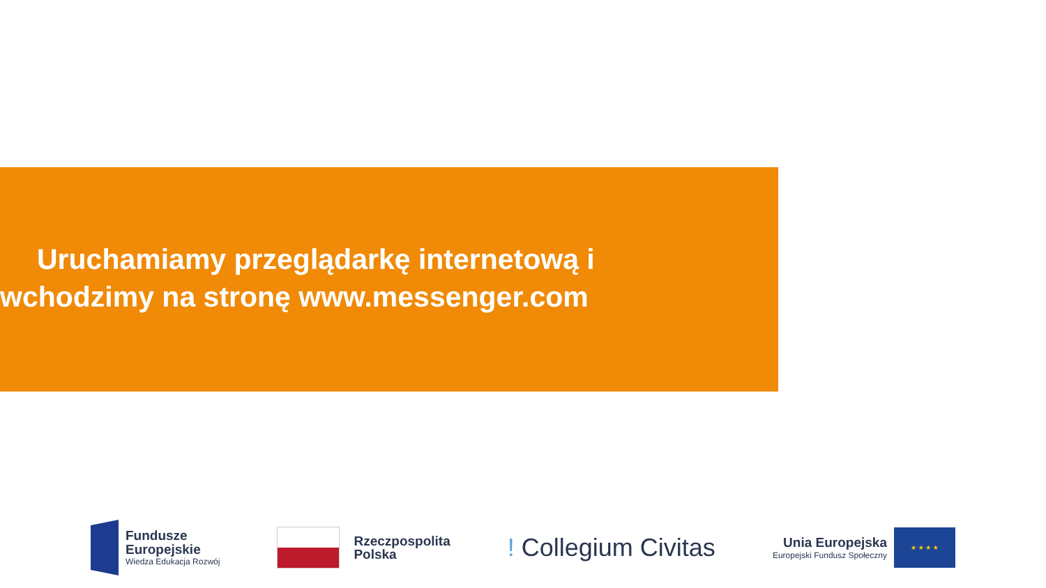Uruchamiamy przeglądarkę internetową i
wchodzimy na stronę www.messenger.com
Fundusze
Europejskie
Wiedza Edukacja Rozwój
Rzeczpospolita
Polska
! Collegium Civitas
Unia Europejska
Europejski Fundusz Społeczny
★ ★ ★ ★